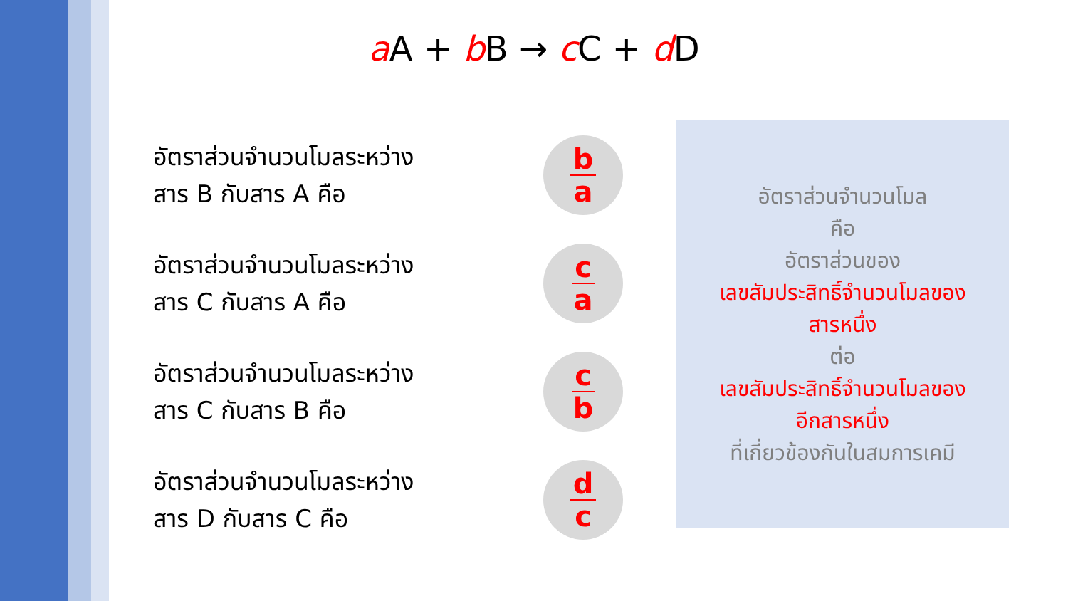a A + b B → c C + d D
อัตราส่วนจำนวนโมลระหว่าง
สาร B กับสาร A คือ
b
a
อัตราส่วนจำนวนโมลระหว่าง
สาร C กับสาร A คือ
c
a
อัตราส่วนจำนวนโมลระหว่าง
สาร C กับสาร B คือ
c
b
อัตราส่วนจำนวนโมลระหว่าง
สาร D กับสาร C คือ
d
c
อัตราส่วนจำนวนโมล
คือ
อัตราส่วนของ
เลขสัมประสิทธิ์จำนวนโมลของ
สารหนึ่ง
ต่อ
เลขสัมประสิทธิ์จำนวนโมลของ
อีกสารหนึ่ง
ที่เกี่ยวข้องกันในสมการเคมี